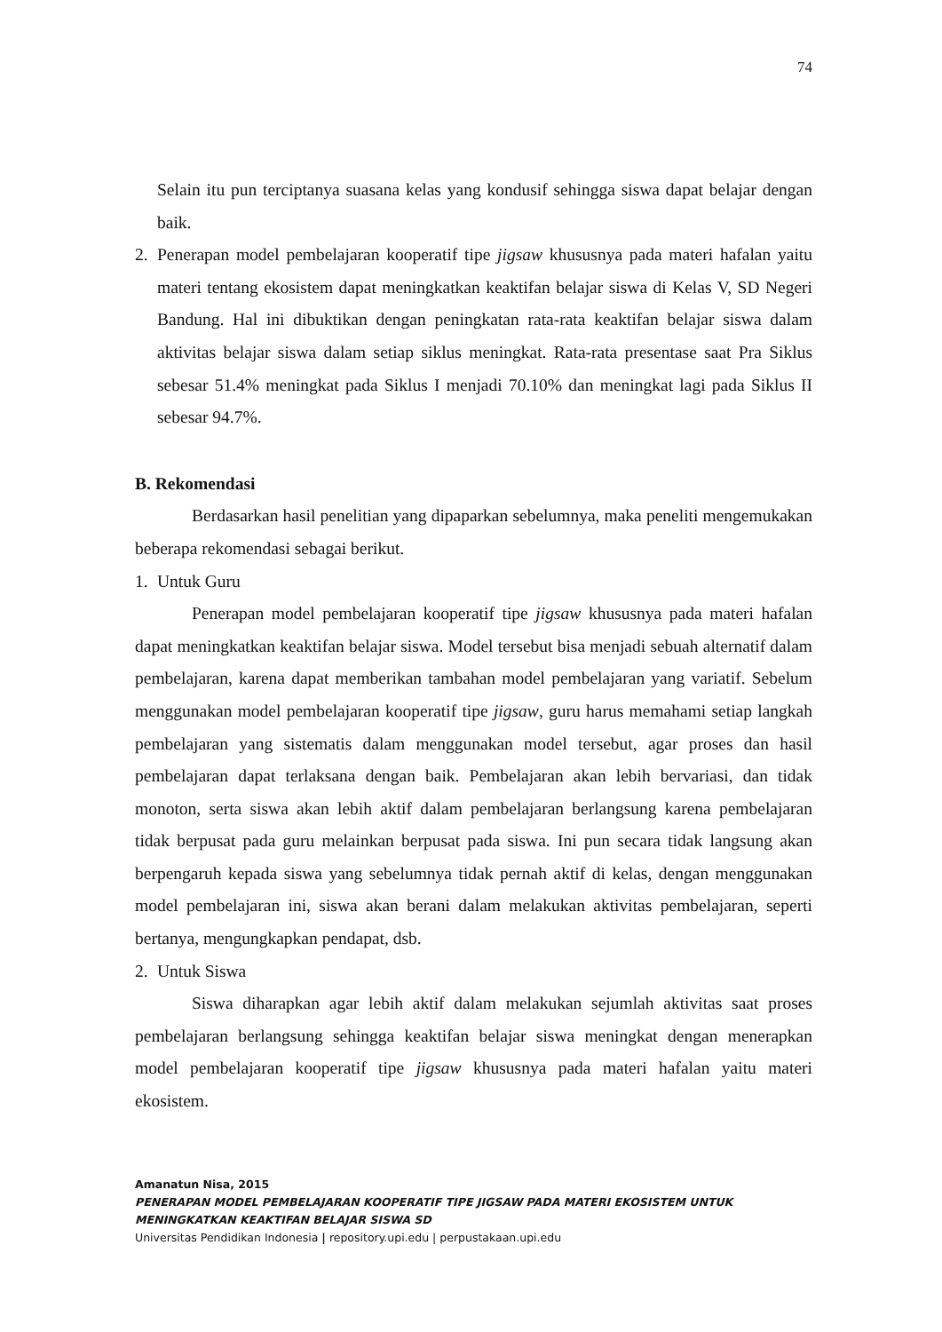74
Selain itu pun terciptanya suasana kelas yang kondusif sehingga siswa dapat belajar dengan baik.
2. Penerapan model pembelajaran kooperatif tipe jigsaw khususnya pada materi hafalan yaitu materi tentang ekosistem dapat meningkatkan keaktifan belajar siswa di Kelas V, SD Negeri Bandung. Hal ini dibuktikan dengan peningkatan rata-rata keaktifan belajar siswa dalam aktivitas belajar siswa dalam setiap siklus meningkat. Rata-rata presentase saat Pra Siklus sebesar 51.4% meningkat pada Siklus I menjadi 70.10% dan meningkat lagi pada Siklus II sebesar 94.7%.
B. Rekomendasi
Berdasarkan hasil penelitian yang dipaparkan sebelumnya, maka peneliti mengemukakan beberapa rekomendasi sebagai berikut.
1. Untuk Guru
Penerapan model pembelajaran kooperatif tipe jigsaw khususnya pada materi hafalan dapat meningkatkan keaktifan belajar siswa. Model tersebut bisa menjadi sebuah alternatif dalam pembelajaran, karena dapat memberikan tambahan model pembelajaran yang variatif. Sebelum menggunakan model pembelajaran kooperatif tipe jigsaw, guru harus memahami setiap langkah pembelajaran yang sistematis dalam menggunakan model tersebut, agar proses dan hasil pembelajaran dapat terlaksana dengan baik. Pembelajaran akan lebih bervariasi, dan tidak monoton, serta siswa akan lebih aktif dalam pembelajaran berlangsung karena pembelajaran tidak berpusat pada guru melainkan berpusat pada siswa. Ini pun secara tidak langsung akan berpengaruh kepada siswa yang sebelumnya tidak pernah aktif di kelas, dengan menggunakan model pembelajaran ini, siswa akan berani dalam melakukan aktivitas pembelajaran, seperti bertanya, mengungkapkan pendapat, dsb.
2. Untuk Siswa
Siswa diharapkan agar lebih aktif dalam melakukan sejumlah aktivitas saat proses pembelajaran berlangsung sehingga keaktifan belajar siswa meningkat dengan menerapkan model pembelajaran kooperatif tipe jigsaw khususnya pada materi hafalan yaitu materi ekosistem.
Amanatun Nisa, 2015
PENERAPAN MODEL PEMBELAJARAN KOOPERATIF TIPE JIGSAW PADA MATERI EKOSISTEM UNTUK
MENINGKATKAN KEAKTIFAN BELAJAR SISWA SD
Universitas Pendidikan Indonesia | repository.upi.edu | perpustakaan.upi.edu